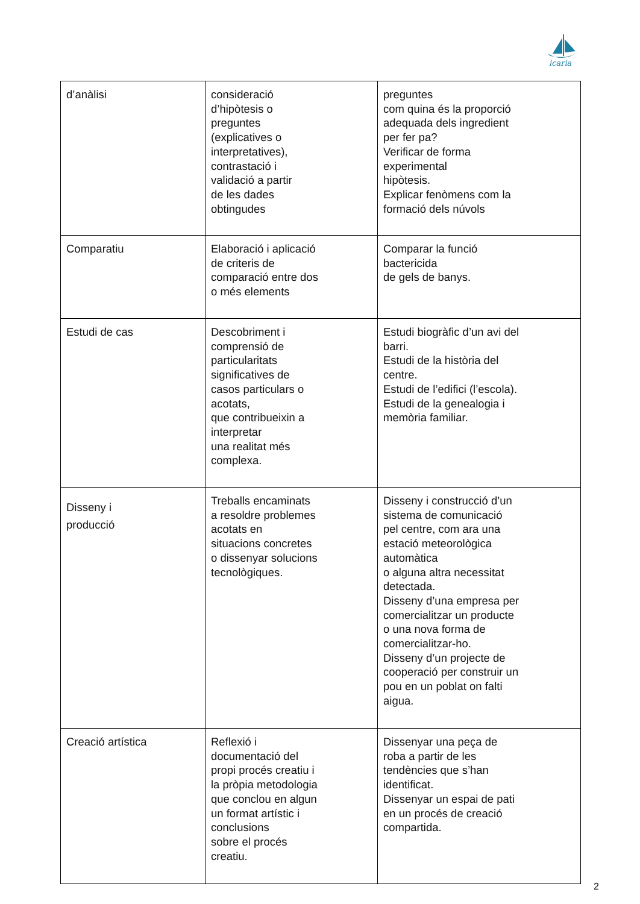icaria
| d’anàlisi | consideració d’hipòtesis o preguntes (explicatives o interpretatives), contrastació i validació a partir de les dades obtingudes | preguntes com quina és la proporció adequada dels ingredient per fer pa? Verificar de forma experimental hipòtesis. Explicar fenòmens com la formació dels núvols |
| Comparatiu | Elaboració i aplicació de criteris de comparació entre dos o més elements | Comparar la funció bactericida de gels de banys. |
| Estudi de cas | Descobriment i comprensió de particularitats significatives de casos particulars o acotats, que contribueixin a interpretar una realitat més complexa. | Estudi biogràfic d’un avi del barri. Estudi de la història del centre. Estudi de l’edifici (l’escola). Estudi de la genealogia i memòria familiar. |
| Disseny i producció | Treballs encaminats a resoldre problemes acotats en situacions concretes o dissenyar solucions tecnològiques. | Disseny i construcció d’un sistema de comunicació pel centre, com ara una estació meteorològica automàtica o alguna altra necessitat detectada. Disseny d’una empresa per comercialitzar un producte o una nova forma de comercialitzar-ho. Disseny d’un projecte de cooperació per construir un pou en un poblat on falti aigua. |
| Creació artística | Reflexió i documentació del propi procés creatiu i la pròpia metodologia que conclou en algun un format artístic i conclusions sobre el procés creatiu. | Dissenyar una peça de roba a partir de les tendències que s’han identificat. Dissenyar un espai de pati en un procés de creació compartida. |
2